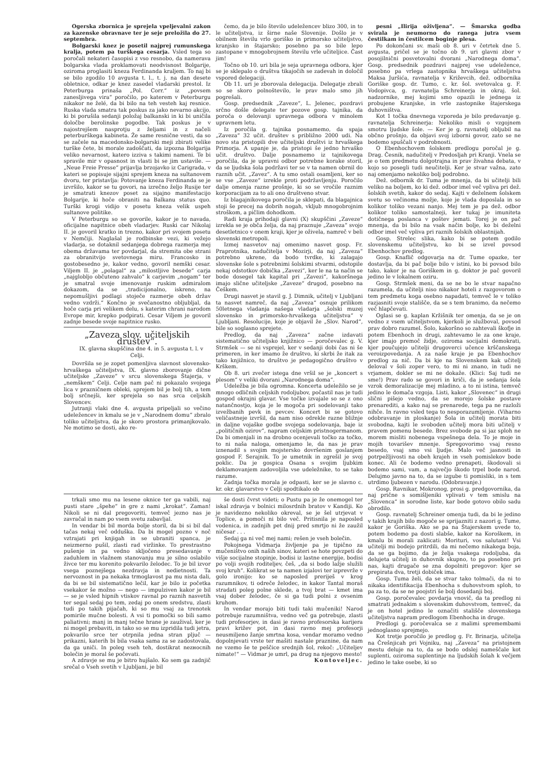Ogerska zbornica je sprejela vpeljevalni zakon za kazenske obravnave ter je seje preložila do 27. septembra.
Bolgarski knez je posetil najprej rumunskega kralja, potem pa turškega cesarja. Vsled tega so poročali nekateri časopisi z vso resnobo, da namerava bolgarska vlada proklamovati neodvisnost Bolgarije, oziroma proglasiti kneza Ferdinanda kraljem. To naj bi se bilo zgodilo 10 avgusta t. l., t. j. na dan desete obletnice, odkar je knez zasedel vladarski prestol. Iz Peterburga prinaša „Pol. Corr.“ iz „povsem zanesljivega vira“ poročilo, po katerem v Peterburgu nikakor ne želé, da bi bilo na teh vesteh kaj resnice. Ruska vlada smatra tak poskus za jako nevarno akcijo, ki bi porušila sedanji položaj balkanski in ki bi uničila določbe berolinske pogodbe. Tak poskus je v najostrejšem nasprotju z željami in z načeli peterburškega kabineta. Že same resnične vesti, da so se začele na macedonsko-bolgarski meji zbirati velike turške čete, bi morale zadoščati, da izpozna Bolgarija veliko nevarnost, katero izziva s takimi nameni. Te bi spravile mir v opasnost in vlasti bi se jim ustavile. — „Neue Freie Presse“ prijavlja brzojavko iz Carigrada, v kateri se popisuje sijajni sprejem kneza na sultanovem dvoru, ter pristavlja: Potovanje kneza Ferdinanda se je izvršilo, kakor se tu govori, na izrečno željo Rusije ter je smatrati knezov poset za sijajno manifestacijo Bolgarije, ki hoče obraniti na Balkanu status quo. Turški krogi vidijo v posetu kneza velik uspeh sultanove politike.
V Peterburgu so se govorile, kakor je to navada, oficijalne napitnice obeh vladarjev. Ruski car Nikolaj II. je govoril kratko in trezno, kakor pri svojem posetu v Nemčiji. Naglašal je rodbinske vezi, ki vežejo vladarja, se dotaknil sedanjega dobrega razmerja mej obema državama ter povdarjal, da stremita obe strani za obranitvijo svetovnega miru. Francosko in gostobesedno je, kakor vedno, govoril nemški cesar. Viljem II. je „polagal“ za „milostljive besede“ carja „najglobljo občuteno zahvalo“ k carjevim „nogam“ ter je smatral svoje imenovanje ruskim admiralom dokazom, da se „tradicijonalno, iskreno, na nepomušljivi podlagi stoječe razmerje obeh držav vedno vzdrži.“ Končno je svečanostno obljubljal, da hoče carja pri velikem delu, s katerim chrani narodom Evrope mir, krepko podpirati. Cesar Viljem je govoril zadnje besede svoje napitnice rusko.
„Zaveza slov. učiteljskih društev“.
IX. glavna skupščina dne 4. in 5. avgusta t. l. v Celji.
Dovršila se je zopet pomenljiva slavnost slovensko-hrvaškega učiteljstva, IX. glavno zborovanje dične učiteljske „Zaveze“ v srcu slovenskega Štajerja, v „nemškem“ Celji. Celje nam pač ni pokazalo svojega lica v prazničnem obleki, sprejem bil je bolj tih, a tem bolj srčnejši, ker sprejela so nas srca celjskih Slovencev.
Jutranji vlaki dne 4. avgusta pripeljali so večino udeležencev in kmalu se je v „Narodnem domu“ zbralo toliko učiteljstva, da je skoro prostora primanjkovalo. Ne motimo se dosti, ako re-
čemo, da je bilo število udeležencev blizo 300, in to le učiteljstva, iz širne naše Slovenije. Došlo je v obilnem številu vrlo goriško in primorsko učiteljstvo, kranjsko in štajarsko; posebno pa so bile lepo zastopane v mnogobrojnem številu vrle učiteljice. Čast jim!
Točno ob 10. uri bila je seja upravnega odbora, kjer se je sklepalo o društva tikajočih se zadevah in določil vspored delegaciji.
Ob 11. uri je zborovala delegacija. Delegatje zbrali so se skoro polnoštevilo, le prav malo smo jih pogrešali.
Gosp. predsednik „Zaveze“, L. Jelenec, pozdravi srčno došle delegate ter pozove gosp. tajnika, da poroča o delovanji upravnega odbora v minolem upravnem letu.
Iz poročila g. tajnika posnamemo, da spaja „Zaveza“ 32 učit. društev s približno 2000 udi. Na novo sta pristopili dve učiteljski društvi iz hrvaškega Primorja. A upanje je, da pristopi še jedno hrvaško učit. društvo. Dalje posnamemo iz tajnikovega poročila, da je upravni odbor potrebne korake storil, da se ljudska šola podržavi ter se v ta namen obrnil do raznih učit. „Zavez“. A tu smo ostali osamljeni, ker so se vse „Zaveze“ izrekle proti podržavljenju. Poročilo dalje omenja razne prošnje, ki so se vročile raznim korporacijam za to ali ono društveno stvar.
Iz blagajnikovega poročila je sklepati, da blagajnica stoji še precej na dobrih nogah, vkljub mnogobrojnim stroškom, a pičlim dohodkom.
Radi kraja prihodaji glavni (X) skupščini „Zaveze“ izrekla se je obča želja, da naj praznuje „Zaveza“ svojo desetletnico v onem kraji, kjer je oživela, namreč v beli slovenski metropoli.
Izmej nasvetov naj omenimo nasvet gosp. Fr. Praprotnika, nadučitelja v Mozirji, da naj „Zaveza“ potrebno ukrene, da bodo tvrdke, ki zalagajo slovenske šole s potrebnimi šolskimi stvarmi, odstopile nekaj odstotkov dobička „Zavezi“, ker le na ta način se bode dosegel tak kapital pri „Zavezi“, kakoršnega imajo slične učiteljske „Zaveze“ drugod, posebno na Češkem.
Drugi nasvet je stavil g. J. Dimnik, učitelj v Ljubljani ta nasvet namreč, da naj „Zaveza“ osnuje prilikom 50letnega vladanja našega vladarja „šolski muzej slovensko in primorsko-hrvaškega učiteljstva“ v Ljubljani. Resolucije, koje je objavil že „Slov. Narod“, bile so soglasno sprejete.
Predlog, da naj „Zaveza“ začne izdavati sistematično učiteljsko knjižnico — poročevalec g. V. Strmšek — se ni vsprejel, ker v sedanji dobi čas ni še primeren, in ker imamo že društvo, ki skrbi že itak za tako knjižnico, to društvo je pedagogično društvo v Krškem.
Ob 8. uri zvečer istega dne vršil se je „koncert s plesom“ v veliki dvorani „Narodnega doma“.
Udeležba je bila ogromna. Koncerta udeležilo se je mnogo odličnih celjskih rodoljubov, počastil nas je tudi gospod okrajni glavar. Vse točke izvajale so se z ono natančnostjo, koja je le mogoča pri sodelovanji tako izvežbanih pevk in pevcev. Koncert bi se gotovo veličastneje izvršil, da nam niso odrekle razne bližnje in daljne vojaške godbe svojega sodelovanja, baje iz „političnih ozirov“, napram celjskim pristnogermanom. Da bi omenjali in na drobno ocenjevali točko za točko, to ni naša naloga, omenjamo le, da nas je prav iznenadil s svojim mojstersko dovršenim goslanjem gospod F. Serajnik. To je umetnik in zgrešil je svoj poklic. Da je gospica Osana s svojim ljubkim deklamovanjem zadovoljila vse udeležnike, to se tako razume.
Zadnja točka morala je odpasti, ker se je slavno c. kr. okr. glavarstvo v Celji spodtikalo ob
trkali smo mu na lesene oknice ter ga vabili, naj pusti stare „špehe“ in gre z nami „krokat“. Zaman! Nikoli se ni dal pregovoriti, temveč jezno nas je zavračal in nam po vsem svetu zabavljal.
In vendar bi bil morda bolje storil, da bi si bil dal tačas nekaj več odduška. Da bi mogel pozno v noč vztrajati pri knjigah in se ubraniti spanca, je neizmerno pušil, zlasti rad viržinke. To prestrastno pušenje in pa vedno skljočeno presedavanje v zaduhlem in vlažnem stanovanju mu je silno oslabilo živce ter mu korenito pokvarilo želodec. To je bil izvor vsega poznejšega nezdravja in nedietnosti. Ta nervoznost in pa nekaka trmoglavost pa mu nista dali, da bi se bil sistematično lečil, kar je bilo iz početka vsekakor še možno — nego — impulziven kakor je bil — se je vsled hipnih vtiskov ravnal po raznih nasvetih ter segal sedaj po tem, zedaj po onem sredstvu, zlasti tudi po takih pijačah, ki so mu vsaj za trenotek pomirile mučne bolesti. A vsi ti pomočki so bili samo paliativni; manj in manj tečne hrane je zaužival, ker je ni mogel prebaviti, in tako so se mu izpridila tudi jetra, pokvarilo srce ter otrpnila jedna stran pljuč — prikazni, katerih bi bila vsaka sama za se zadostovala, da ga uniči. In poleg vseh teh, dostikrat nezносnih bolečin je moral še pоčevati.
A zdravje se mu je bitro hujšalo. Ko sem ga zadnjič srečal o Vseh svetih v Ljubljani, je bil
še dosti čvrst videti; o Pustu pa je že onemogel ter iskal zdravja v bolnici milosrdnih bratov v Kandiji. Ko je navidezno nekoliko okreval, se je šel utrjevat v Toplice, a pomoči ni bilo več. Pritisnila je naposled vodenica, in zadnjih pet dnij pred smrtjo ni že zaužil ničesar . . .
Sedaj ga ni več mej nami; rešen je vseh bolečin.
Pokojnega Vidmarja življenje pa je tipično za mučeništvo onih naših sinov, kateri se hote povzpeti do višje socijalne stopinje, bodisi iz lastne energije, bodisi po volji svojih roditeljev, češ, „da si bodo lažje služili svoj kruh“. Kolikrat se ta namen izjalovi ter izprevrže v golo ironijo: ko se naposled preriješ v krog razumnikov, ti odreče želodec, in kakor Tantal moraš stradati poleg polne sklede, a tvoj brat — kmet ima vsaj dober želodec, če si ga tudi polni z ovsenim kruhom.
In vendar morajo biti tudi taki mučeniki! Narod potrebuje razumništva, vedno več ga potrebuje, zlasti tudi profesorjev, in dasi je ravno profesorska karijera pravi križev pot, in dasi ravno mej profesorji neusmiljeno žanje smrtna kosa, vendar moramo vedno dopolnjevati vrste ter mašiti nastale praznine, da nam ne vzemo še te peščice srednjih šol, rekoč: „Učiteljev nimate!“ — Vidmar je umrl, pa drug na njegovo mesto!
Kontoveljec.
pesni „Ilirija oživljena“. — Šmarska godba svirala je neumorno do ranega jutra vsem čestilkam in čestilcem boginje plesa.
Po dokončani sv. maši ob 8. uri v četrtek dne 5. avgusta, pričel se je točno ob 9. uri glavni zbor v posojilnični posvetovalni dvorani „Narodnega doma“. Gosp. predsednik pozdravi najprej vse udeležence, posebno pa vrlega zastopnika hrvaškega učiteljstva Maksa Juršića, ravnatelja v Križevcih, dež. odbornika Goriške gosp. dr. Tumo, c. kr. šol. svetovalca g. F. Vodopivca, g. ravnatelja Schreinerja in okraj. šol. nadzornike, mej kojimi smo opazili le jednega iz probujene Kranjske, in vrle zastopnike štajerskega duhovništva.
Kot 1 točka dnevnega vzporeda je bilo predavanje g. ravnatelja Schreinerja: Nekoliko misli o vzgojnem smotru ljudske šole. — Ker je g. ravnatelj obljubil na občno prošnjo, da objavi svoj izborni govor, zato se ne bodemo spuščali v podrobnosti.
O Ebenhochovem šolskem predlogu poročal je g. Drag. Česnik, nadučitelj v Predosljah pri Kranji. Vnela se je o tem predmetu dolgotrajna in prav živahna debata, v kojo so posegli tudi neučitelji. Ker je stvar važna, zato naj omenjamo nekoliko bolj podrobno.
Dež. odbornik dr. Tuma je mnenja, da bi učitelji bili veliko na boljem, ko ki dež. odbor imel več vpliva pri dež. šolskih svetih, kakor do sedaj. Kajti v deželnem šolskem svetu so večinoma možje, koje je vlada doposlala in so kolikor toliko vezani nanjo. Mej tem je pa dež. odbor kolikor toliko samostalneji, ker tukaj je imuniteta dotičnega poslanca v poštev jemati. Torej je on pač mnenja, da bi bilo na vsak način bolje, ko bi deželni odbor imel več vpliva pri raznih šolskih oblastnijah.
Gosp. Strelec slika, kako bi se potem godilo slovenskemu učiteljstvu, ko bi se izvel povsod Ebenhochov predlog.
Gosp. Knaflič odgovarja na dr. Tume opazke, ter dostavlja, da bi pač bolje bilo v istini, ko bi povsod bilo tako, kakor je na Goriškem in g. doktor je pač govoril jedino le v lokalnem oziru.
Gosp. Strmšek meni, da se ne bo le stvar napačno razumela, da učitelji niso nikakor hoteli z razgovorom o tem predmetu koga osebno napadati, temveč le v toliko razjasniti svoje stališče, da se s tem branimo, da nečemo več hlapčevati.
Oglasi se g. kaplan Kržišnik ter omenja, da se je on vedno z vsem učiteljstvom, kjerkoli je služboval, povsod prav dobro razumel. Šolo, kakoršno so zahtevali škofje in potem Ebenhoch in drugi, zahtevamo le za one kraje, kjer imajo premoč židje, oziroma socijalni demokrati, kjer poučujejo učitelji drugoverci učence krščanskega veroizpovedanja. A za naše kraje je pa Ebenhochov predlog za nič. Da bi kje na Slovenskem kak učitelj deloval v šoli zoper vero, to mi ni znano, in tudi ne vrjamem, dokler se mi ne dokaže. (Klici: Saj tudi ne sme!) Prav rado se govori in kriči, da je sedanja šola vzrok demoralizacije mej mladino, a to ni istina, temveč jedino le domača vzgoja. Listi, kakor „Slovenec“ in drugi slični pišejo vedno, da se morejo šolske postave prenarediti, a kako naj se prenarede, tega pa ne razloži nihče. In ravno vsled tega to nesporazumljenje. (Viharno odobravanje in ploskanje) Šola in učitelj morata biti svobodna, kajti le svoboden učitelj mora biti učitelj v pravem pomenu besede. Brez svobode pa si jaz sploh ne morem misliti nobenega vspešnega dela. To je moje in mojih tovarišev mnenje. Spregovorimo vsaj resno besedo, vsaj smo vsi ljudje. Malo več jasnosti in potrpežljivosti na obeh krajeh in vseh pomislekov bode konec. Ali če bodemo vedno prenapeti, škodovali si bodemo sami, vam, a največjo škodo trpel bode narod. Delujmo javno na to, da se izgube ti pomisliki, in s tem utrdimo ljubezen v narodu. (Odobravanje.)
Gosp. Ravnikar, Mokronog, prosi g. predgovornika, da naj prične s somišljeniki vplivati v tem smislu na „Slovenca“ in sorodne liste, kar bode gotovo obilo sadu obrodilo.
Gosp. ravnatelj Schreiner omenja tudi, da bi le jedino v takih krajih bilo mogoče se sprijazniti z nazori g. Tume, kakor je Goriška. Ako se pa na Štajerskem uvede to, potem bodemo pa dosti slabše, kakor na Koroškem, in kmalu bi morali zaklicati: Morituri, vos salutant! Vsi učitelji mi bodejo pritrdili, da mi nečemo nikakega boja, da se ga bojimo, da je želja vsakega rodoljuba, da delujeta učitelj in duhovnik skupno, to pa posebno pri nas, kajti drugače se zna dopolniti pregovor: kjer se prepirata dva, tretji dobiček ima.
Gosp. Tuma želi, da se stvar tako tolmači, da ni to nikaka identifikacija Ebenhocha s duhovstvom sploh, to pa za to, da se ne poojstri še bolj dosedanji boj.
Gosp. poročevalec povdarja vnovič, da ta predlog ni smatrati jednakim s slovenskim duhovstvom, temveč, da je on hotel jedino le označiti stališče slovenskega učiteljstva napram predlogom Ebenhocha in druge.
Predlogi g. poročevalca se z malimi spremembami jednoglasno sprejmejo.
Kot tretje poročilo je predlog g. Fr. Brinarja, učitelja na Črešnjicah pri Vojniku, naj „Zaveza“ na pristojnem mestu deluje na to, da se bodo odslej nameščale kot suplenti, oziroma suplentinje na ljudskih šolah k večjem jedino le take osebe, ki so